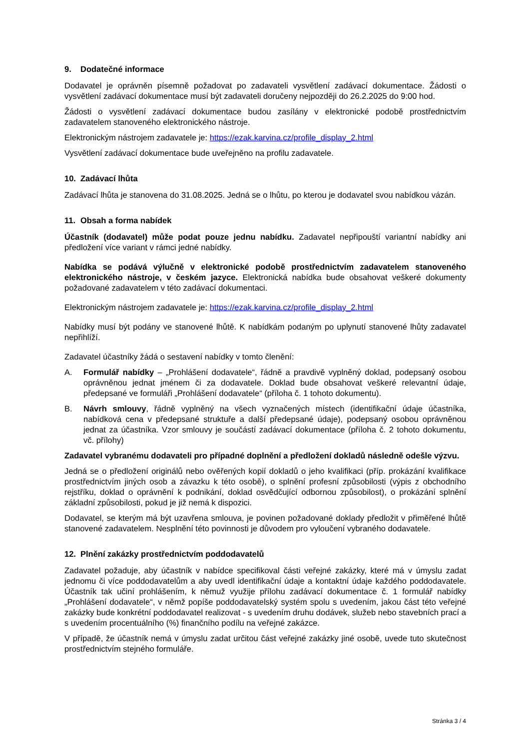9. Dodatečné informace
Dodavatel je oprávněn písemně požadovat po zadavateli vysvětlení zadávací dokumentace. Žádosti o vysvětlení zadávací dokumentace musí být zadavateli doručeny nejpozději do 26.2.2025 do 9:00 hod.
Žádosti o vysvětlení zadávací dokumentace budou zasílány v elektronické podobě prostřednictvím zadavatelem stanoveného elektronického nástroje.
Elektronickým nástrojem zadavatele je: https://ezak.karvina.cz/profile_display_2.html
Vysvětlení zadávací dokumentace bude uveřejněno na profilu zadavatele.
10. Zadávací lhůta
Zadávací lhůta je stanovena do 31.08.2025. Jedná se o lhůtu, po kterou je dodavatel svou nabídkou vázán.
11. Obsah a forma nabídek
Účastník (dodavatel) může podat pouze jednu nabídku. Zadavatel nepřipouští variantní nabídky ani předložení více variant v rámci jedné nabídky.
Nabídka se podává výlučně v elektronické podobě prostřednictvím zadavatelem stanoveného elektronického nástroje, v českém jazyce. Elektronická nabídka bude obsahovat veškeré dokumenty požadované zadavatelem v této zadávací dokumentaci.
Elektronickým nástrojem zadavatele je: https://ezak.karvina.cz/profile_display_2.html
Nabídky musí být podány ve stanovené lhůtě. K nabídkám podaným po uplynutí stanovené lhůty zadavatel nepřihlíží.
Zadavatel účastníky žádá o sestavení nabídky v tomto členění:
A. Formulář nabídky – „Prohlášení dodavatele“, řádně a pravdivě vyplněný doklad, podepsaný osobou oprávněnou jednat jménem či za dodavatele. Doklad bude obsahovat veškeré relevantní údaje, předepsané ve formuláři „Prohlášení dodavatele“ (příloha č. 1 tohoto dokumentu).
B. Návrh smlouvy, řádně vyplněný na všech vyznačených místech (identifikační údaje účastníka, nabídková cena v předepsané struktuře a další předepsané údaje), podepsaný osobou oprávněnou jednat za účastníka. Vzor smlouvy je součástí zadávací dokumentace (příloha č. 2 tohoto dokumentu, vč. přílohy)
Zadavatel vybranému dodavateli pro případné doplnění a předložení dokladů následně odešle výzvu.
Jedná se o předložení originálů nebo ověřených kopií dokladů o jeho kvalifikaci (příp. prokázání kvalifikace prostřednictvím jiných osob a závazku k této osobě), o splnění profesní způsobilosti (výpis z obchodního rejstříku, doklad o oprávnění k podnikání, doklad osvědčující odbornou způsobilost), o prokázání splnění základní způsobilosti, pokud je již nemá k dispozici.
Dodavatel, se kterým má být uzavřena smlouva, je povinen požadované doklady předložit v přiměřené lhůtě stanovené zadavatelem. Nesplnění této povinnosti je důvodem pro vyloučení vybraného dodavatele.
12. Plnění zakázky prostřednictvím poddodavatelů
Zadavatel požaduje, aby účastník v nabídce specifikoval části veřejné zakázky, které má v úmyslu zadat jednomu či více poddodavatelům a aby uvedl identifikační údaje a kontaktní údaje každého poddodavatele. Účastník tak učiní prohlášením, k němuž využije přílohu zadávací dokumentace č. 1 formulář nabídky „Prohlášení dodavatele“, v němž popíše poddodavatelský systém spolu s uvedením, jakou část této veřejné zakázky bude konkrétní poddodavatel realizovat - s uvedením druhu dodávek, služeb nebo stavebních prací a s uvedením procentuálního (%) finančního podílu na veřejné zakázce.
V případě, že účastník nemá v úmyslu zadat určitou část veřejné zakázky jiné osobě, uvede tuto skutečnost prostřednictvím stejného formuláře.
Stránka 3 / 4